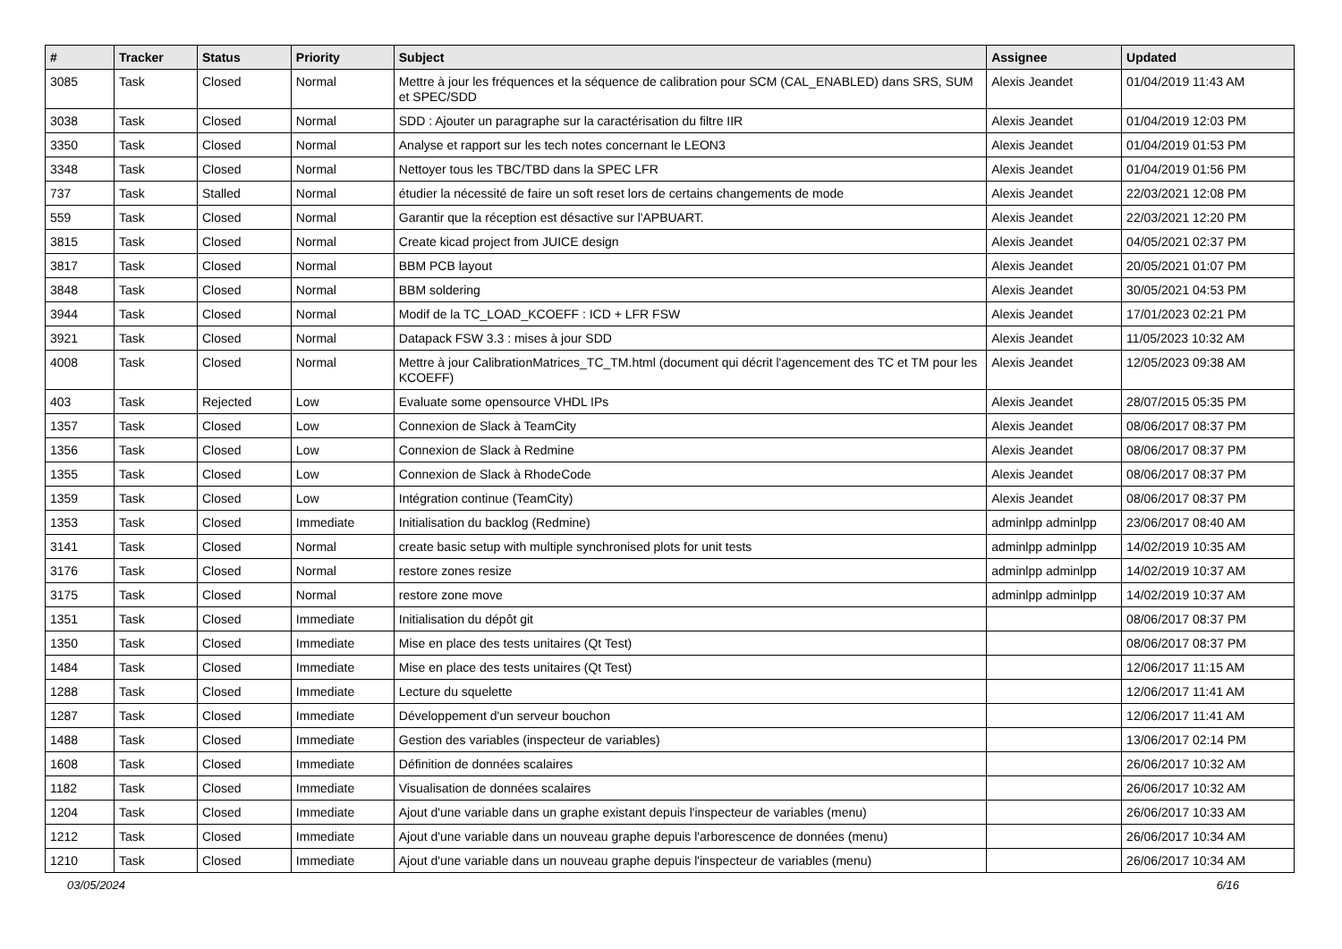| # | Tracker | Status | Priority | Subject | Assignee | Updated |
| --- | --- | --- | --- | --- | --- | --- |
| 3085 | Task | Closed | Normal | Mettre à jour les fréquences et la séquence de calibration pour SCM (CAL_ENABLED) dans SRS, SUM et SPEC/SDD | Alexis Jeandet | 01/04/2019 11:43 AM |
| 3038 | Task | Closed | Normal | SDD : Ajouter un paragraphe sur la caractérisation du filtre IIR | Alexis Jeandet | 01/04/2019 12:03 PM |
| 3350 | Task | Closed | Normal | Analyse et rapport sur les tech notes concernant le LEON3 | Alexis Jeandet | 01/04/2019 01:53 PM |
| 3348 | Task | Closed | Normal | Nettoyer tous les TBC/TBD dans la SPEC LFR | Alexis Jeandet | 01/04/2019 01:56 PM |
| 737 | Task | Stalled | Normal | étudier la nécessité de faire un soft reset lors de certains changements de mode | Alexis Jeandet | 22/03/2021 12:08 PM |
| 559 | Task | Closed | Normal | Garantir que la réception est désactive sur l'APBUART. | Alexis Jeandet | 22/03/2021 12:20 PM |
| 3815 | Task | Closed | Normal | Create kicad project from JUICE design | Alexis Jeandet | 04/05/2021 02:37 PM |
| 3817 | Task | Closed | Normal | BBM PCB layout | Alexis Jeandet | 20/05/2021 01:07 PM |
| 3848 | Task | Closed | Normal | BBM soldering | Alexis Jeandet | 30/05/2021 04:53 PM |
| 3944 | Task | Closed | Normal | Modif de la TC_LOAD_KCOEFF : ICD + LFR FSW | Alexis Jeandet | 17/01/2023 02:21 PM |
| 3921 | Task | Closed | Normal | Datapack FSW 3.3 : mises à jour SDD | Alexis Jeandet | 11/05/2023 10:32 AM |
| 4008 | Task | Closed | Normal | Mettre à jour CalibrationMatrices_TC_TM.html (document qui décrit l'agencement des TC et TM pour les KCOEFF) | Alexis Jeandet | 12/05/2023 09:38 AM |
| 403 | Task | Rejected | Low | Evaluate some opensource VHDL IPs | Alexis Jeandet | 28/07/2015 05:35 PM |
| 1357 | Task | Closed | Low | Connexion de Slack à TeamCity | Alexis Jeandet | 08/06/2017 08:37 PM |
| 1356 | Task | Closed | Low | Connexion de Slack à Redmine | Alexis Jeandet | 08/06/2017 08:37 PM |
| 1355 | Task | Closed | Low | Connexion de Slack à RhodeCode | Alexis Jeandet | 08/06/2017 08:37 PM |
| 1359 | Task | Closed | Low | Intégration continue (TeamCity) | Alexis Jeandet | 08/06/2017 08:37 PM |
| 1353 | Task | Closed | Immediate | Initialisation du backlog (Redmine) | adminlpp adminlpp | 23/06/2017 08:40 AM |
| 3141 | Task | Closed | Normal | create basic setup with multiple synchronised plots for unit tests | adminlpp adminlpp | 14/02/2019 10:35 AM |
| 3176 | Task | Closed | Normal | restore zones resize | adminlpp adminlpp | 14/02/2019 10:37 AM |
| 3175 | Task | Closed | Normal | restore zone move | adminlpp adminlpp | 14/02/2019 10:37 AM |
| 1351 | Task | Closed | Immediate | Initialisation du dépôt git | | 08/06/2017 08:37 PM |
| 1350 | Task | Closed | Immediate | Mise en place des tests unitaires (Qt Test) | | 08/06/2017 08:37 PM |
| 1484 | Task | Closed | Immediate | Mise en place des tests unitaires (Qt Test) | | 12/06/2017 11:15 AM |
| 1288 | Task | Closed | Immediate | Lecture du squelette | | 12/06/2017 11:41 AM |
| 1287 | Task | Closed | Immediate | Développement d'un serveur bouchon | | 12/06/2017 11:41 AM |
| 1488 | Task | Closed | Immediate | Gestion des variables (inspecteur de variables) | | 13/06/2017 02:14 PM |
| 1608 | Task | Closed | Immediate | Définition de données scalaires | | 26/06/2017 10:32 AM |
| 1182 | Task | Closed | Immediate | Visualisation de données scalaires | | 26/06/2017 10:32 AM |
| 1204 | Task | Closed | Immediate | Ajout d'une variable dans un graphe existant depuis l'inspecteur de variables (menu) | | 26/06/2017 10:33 AM |
| 1212 | Task | Closed | Immediate | Ajout d'une variable dans un nouveau graphe depuis l'arborescence de données (menu) | | 26/06/2017 10:34 AM |
| 1210 | Task | Closed | Immediate | Ajout d'une variable dans un nouveau graphe depuis l'inspecteur de variables (menu) | | 26/06/2017 10:34 AM |
03/05/2024 6/16